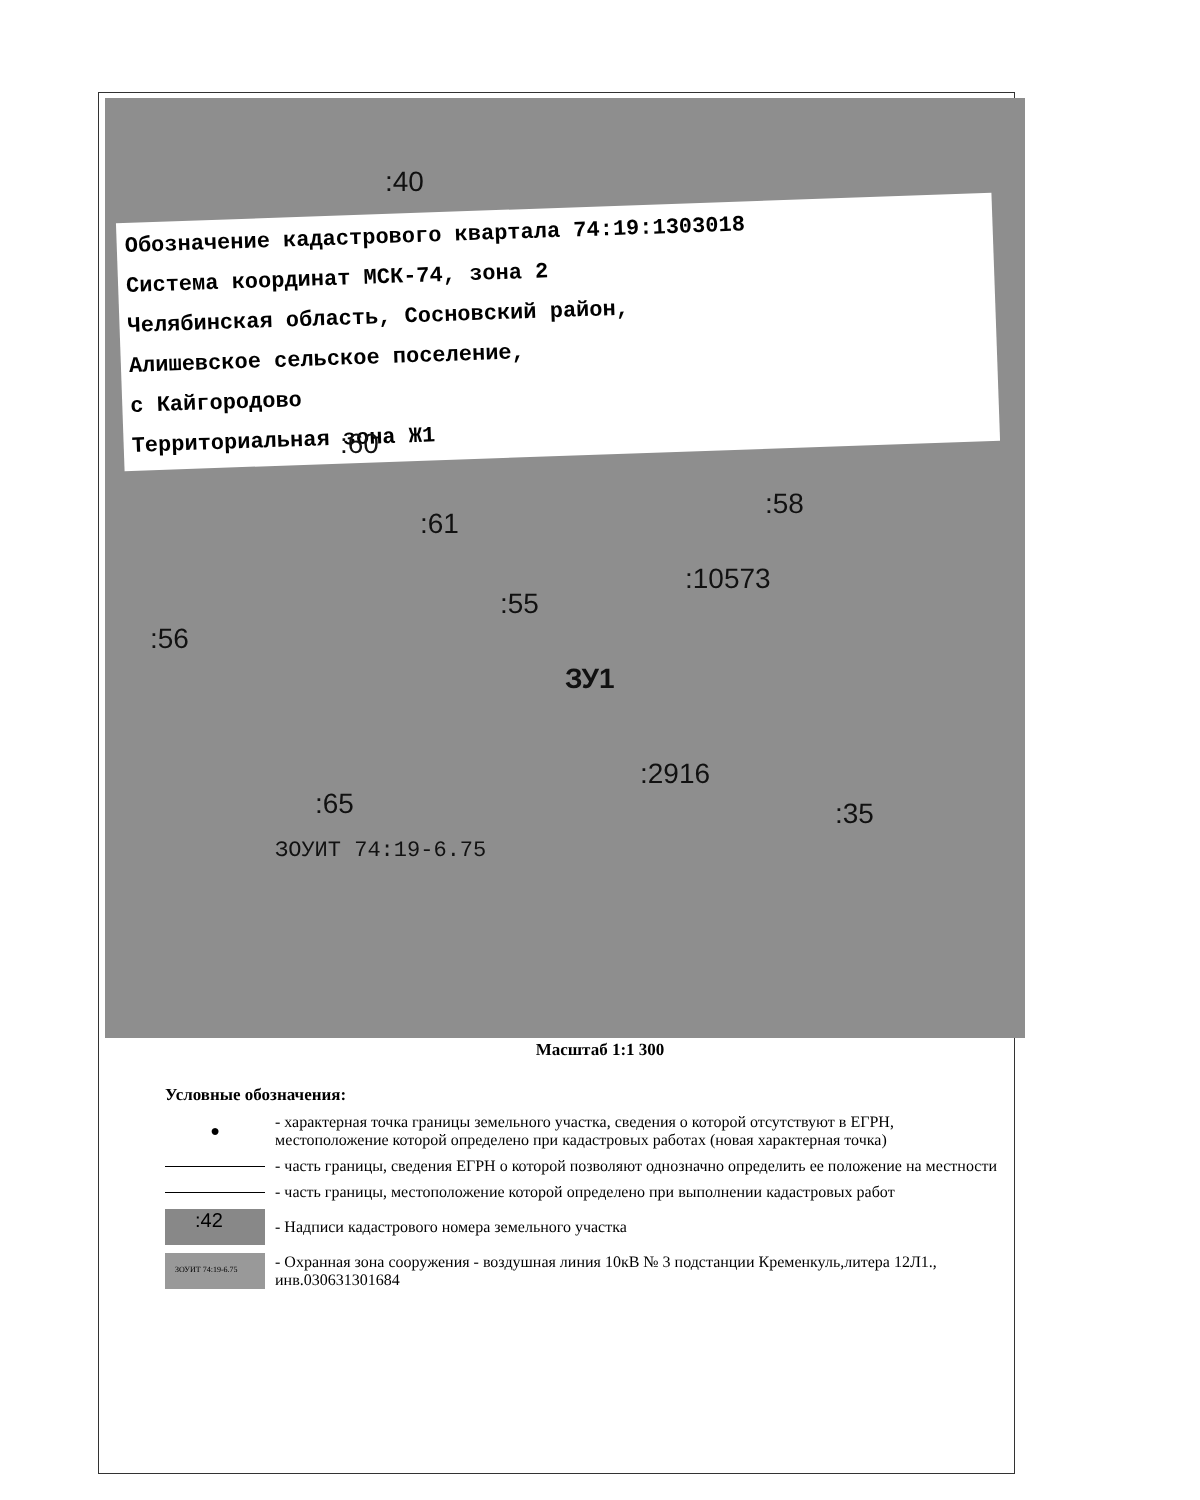Обозначение кадастрового квартала 74:19:1303018
Система координат МСК-74, зона 2
Челябинская область, Сосновский район,
Алишевское сельское поселение,
с Кайгородово
Территориальная зона Ж1
:40
:60
:61
:58
:10573
:55
:56
ЗУ1
:2916
:65 :35
ЗОУИТ 74:19-6.75
Масштаб 1:1 300
Условные обозначения:
●
- характерная точка границы земельного участка, сведения о которой отсутствуют в ЕГРН, местоположение которой определено при кадастровых работах (новая характерная точка)
- часть границы, сведения ЕГРН о которой позволяют однозначно определить ее положение на местности
- часть границы, местоположение которой определено при выполнении кадастровых работ
:42
- Надписи кадастрового номера земельного участка
ЗОУИТ 74:19-6.75
- Охранная зона сооружения - воздушная линия 10кВ № 3 подстанции Кременкуль,литера 12Л1., инв.030631301684